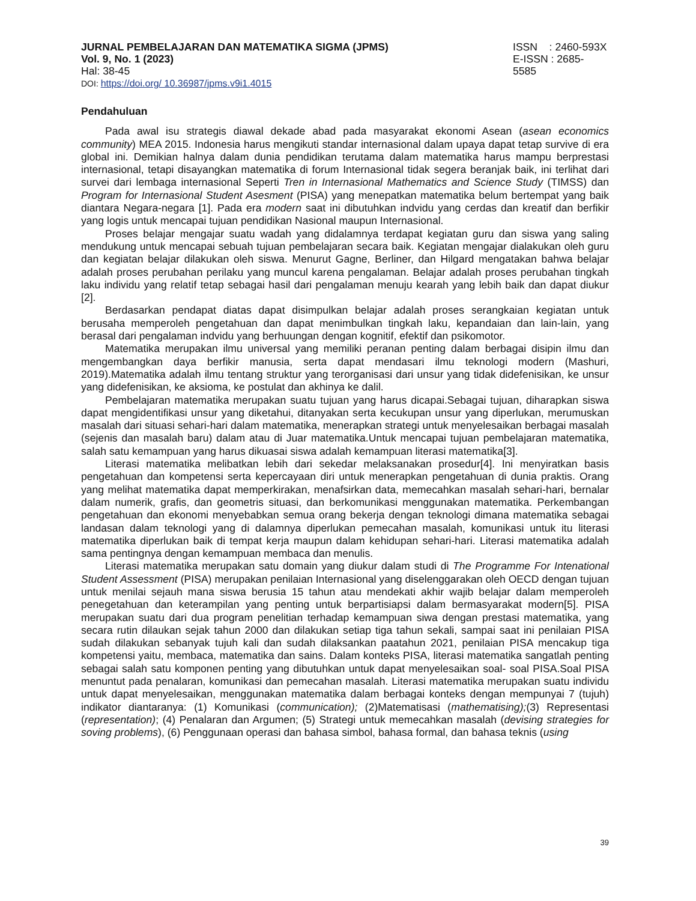JURNAL PEMBELAJARAN DAN MATEMATIKA SIGMA (JPMS)
Vol. 9, No. 1 (2023)
Hal: 38-45
DOI: https://doi.org/ 10.36987/jpms.v9i1.4015
ISSN : 2460-593X
E-ISSN : 2685- 5585
Pendahuluan
Pada awal isu strategis diawal dekade abad pada masyarakat ekonomi Asean (asean economics community) MEA 2015. Indonesia harus mengikuti standar internasional dalam upaya dapat tetap survive di era global ini. Demikian halnya dalam dunia pendidikan terutama dalam matematika harus mampu berprestasi internasional, tetapi disayangkan matematika di forum Internasional tidak segera beranjak baik, ini terlihat dari survei dari lembaga internasional Seperti Tren in Internasional Mathematics and Science Study (TIMSS) dan Program for Internasional Student Asesment (PISA) yang menepatkan matematika belum bertempat yang baik diantara Negara-negara [1]. Pada era modern saat ini dibutuhkan indvidu yang cerdas dan kreatif dan berfikir yang logis untuk mencapai tujuan pendidikan Nasional maupun Internasional.
Proses belajar mengajar suatu wadah yang didalamnya terdapat kegiatan guru dan siswa yang saling mendukung untuk mencapai sebuah tujuan pembelajaran secara baik. Kegiatan mengajar dialakukan oleh guru dan kegiatan belajar dilakukan oleh siswa. Menurut Gagne, Berliner, dan Hilgard mengatakan bahwa belajar adalah proses perubahan perilaku yang muncul karena pengalaman. Belajar adalah proses perubahan tingkah laku individu yang relatif tetap sebagai hasil dari pengalaman menuju kearah yang lebih baik dan dapat diukur [2].
Berdasarkan pendapat diatas dapat disimpulkan belajar adalah proses serangkaian kegiatan untuk berusaha memperoleh pengetahuan dan dapat menimbulkan tingkah laku, kepandaian dan lain-lain, yang berasal dari pengalaman indvidu yang berhuungan dengan kognitif, efektif dan psikomotor.
Matematika merupakan ilmu universal yang memiliki peranan penting dalam berbagai disipin ilmu dan mengembangkan daya berfikir manusia, serta dapat mendasari ilmu teknologi modern (Mashuri, 2019).Matematika adalah ilmu tentang struktur yang terorganisasi dari unsur yang tidak didefenisikan, ke unsur yang didefenisikan, ke aksioma, ke postulat dan akhinya ke dalil.
Pembelajaran matematika merupakan suatu tujuan yang harus dicapai.Sebagai tujuan, diharapkan siswa dapat mengidentifikasi unsur yang diketahui, ditanyakan serta kecukupan unsur yang diperlukan, merumuskan masalah dari situasi sehari-hari dalam matematika, menerapkan strategi untuk menyelesaikan berbagai masalah (sejenis dan masalah baru) dalam atau di Juar matematika.Untuk mencapai tujuan pembelajaran matematika, salah satu kemampuan yang harus dikuasai siswa adalah kemampuan literasi matematika[3].
Literasi matematika melibatkan lebih dari sekedar melaksanakan prosedur[4]. Ini menyiratkan basis pengetahuan dan kompetensi serta kepercayaan diri untuk menerapkan pengetahuan di dunia praktis. Orang yang melihat matematika dapat memperkirakan, menafsirkan data, memecahkan masalah sehari-hari, bernalar dalam numerik, grafis, dan geometris situasi, dan berkomunikasi menggunakan matematika. Perkembangan pengetahuan dan ekonomi menyebabkan semua orang bekerja dengan teknologi dimana matematika sebagai landasan dalam teknologi yang di dalamnya diperlukan pemecahan masalah, komunikasi untuk itu literasi matematika diperlukan baik di tempat kerja maupun dalam kehidupan sehari-hari. Literasi matematika adalah sama pentingnya dengan kemampuan membaca dan menulis.
Literasi matematika merupakan satu domain yang diukur dalam studi di The Programme For Intenational Student Assessment (PISA) merupakan penilaian Internasional yang diselenggarakan oleh OECD dengan tujuan untuk menilai sejauh mana siswa berusia 15 tahun atau mendekati akhir wajib belajar dalam memperoleh penegetahuan dan keterampilan yang penting untuk berpartisiapsi dalam bermasyarakat modern[5]. PISA merupakan suatu dari dua program penelitian terhadap kemampuan siwa dengan prestasi matematika, yang secara rutin dilaukan sejak tahun 2000 dan dilakukan setiap tiga tahun sekali, sampai saat ini penilaian PISA sudah dilakukan sebanyak tujuh kali dan sudah dilaksankan paatahun 2021, penilaian PISA mencakup tiga kompetensi yaitu, membaca, matematika dan sains. Dalam konteks PISA, literasi matematika sangatlah penting sebagai salah satu komponen penting yang dibutuhkan untuk dapat menyelesaikan soal- soal PISA.Soal PISA menuntut pada penalaran, komunikasi dan pemecahan masalah. Literasi matematika merupakan suatu individu untuk dapat menyelesaikan, menggunakan matematika dalam berbagai konteks dengan mempunyai 7 (tujuh) indikator diantaranya: (1) Komunikasi (communication); (2)Matematisasi (mathematising);(3) Representasi (representation); (4) Penalaran dan Argumen; (5) Strategi untuk memecahkan masalah (devising strategies for soving problems), (6) Penggunaan operasi dan bahasa simbol, bahasa formal, dan bahasa teknis (using
39